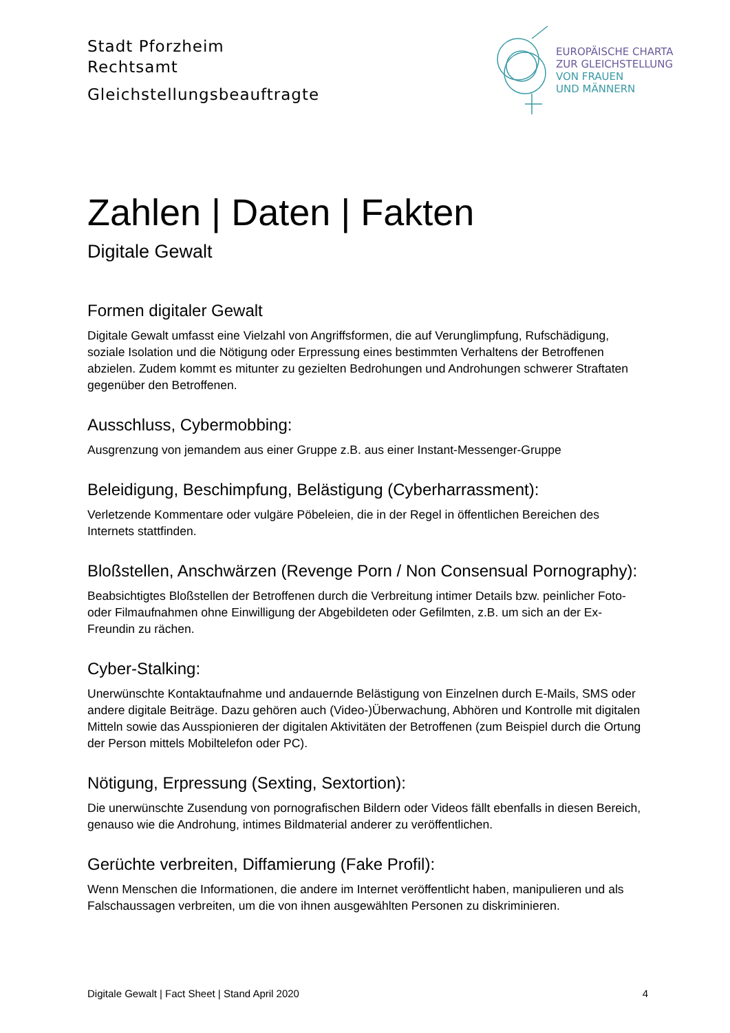Stadt Pforzheim
Rechtsamt
Gleichstellungsbeauftragte
Zahlen | Daten | Fakten
Digitale Gewalt
Formen digitaler Gewalt
Digitale Gewalt umfasst eine Vielzahl von Angriffsformen, die auf Verunglimpfung, Rufschädigung, soziale Isolation und die Nötigung oder Erpressung eines bestimmten Verhaltens der Betroffenen abzielen. Zudem kommt es mitunter zu gezielten Bedrohungen und Androhungen schwerer Straftaten gegenüber den Betroffenen.
Ausschluss, Cybermobbing:
Ausgrenzung von jemandem aus einer Gruppe z.B. aus einer Instant-Messenger-Gruppe
Beleidigung, Beschimpfung, Belästigung (Cyberharrassment):
Verletzende Kommentare oder vulgäre Pöbeleien, die in der Regel in öffentlichen Bereichen des Internets stattfinden.
Bloßstellen, Anschwärzen (Revenge Porn / Non Consensual Pornography):
Beabsichtigtes Bloßstellen der Betroffenen durch die Verbreitung intimer Details bzw. peinlicher Foto- oder Filmaufnahmen ohne Einwilligung der Abgebildeten oder Gefilmten, z.B. um sich an der Ex-Freundin zu rächen.
Cyber-Stalking:
Unerwünschte Kontaktaufnahme und andauernde Belästigung von Einzelnen durch E-Mails, SMS oder andere digitale Beiträge. Dazu gehören auch (Video-)Überwachung, Abhören und Kontrolle mit digitalen Mitteln sowie das Ausspionieren der digitalen Aktivitäten der Betroffenen (zum Beispiel durch die Ortung der Person mittels Mobiltelefon oder PC).
Nötigung, Erpressung (Sexting, Sextortion):
Die unerwünschte Zusendung von pornografischen Bildern oder Videos fällt ebenfalls in diesen Bereich, genauso wie die Androhung, intimes Bildmaterial anderer zu veröffentlichen.
Gerüchte verbreiten, Diffamierung (Fake Profil):
Wenn Menschen die Informationen, die andere im Internet veröffentlicht haben, manipulieren und als Falschaussagen verbreiten, um die von ihnen ausgewählten Personen zu diskriminieren.
EUROPÄISCHE CHARTA
ZUR GLEICHSTELLUNG
VON FRAUEN
UND MÄNNERN
Digitale Gewalt | Fact Sheet | Stand April 2020 4